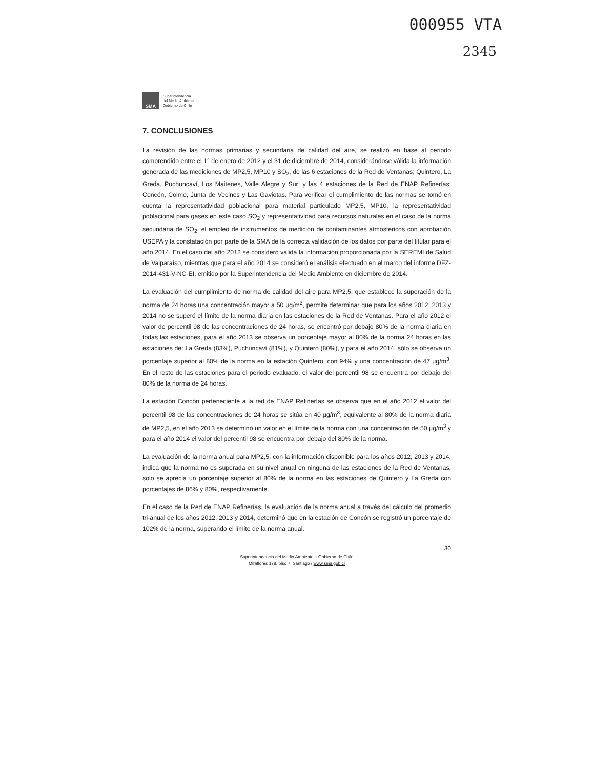000955 VTA
2345
SMA
Superintendencia
del Medio Ambiente
Gobierno de Chile
7. CONCLUSIONES
La revisión de las normas primarias y secundaria de calidad del aire, se realizó en base al periodo comprendido entre el 1° de enero de 2012 y el 31 de diciembre de 2014, considerándose válida la información generada de las mediciones de MP2,5, MP10 y SO<sub>2</sub>, de las 6 estaciones de la Red de Ventanas; Quintero, La Greda, Puchuncaví, Los Maitenes, Valle Alegre y Sur; y las 4 estaciones de la Red de ENAP Refinerías; Concón, Colmo, Junta de Vecinos y Las Gaviotas. Para verificar el cumplimiento de las normas se tomó en cuenta la representatividad poblacional para material particulado MP2,5, MP10, la representatividad poblacional para gases en este caso SO<sub>2</sub> y representatividad para recursos naturales en el caso de la norma secundaria de SO<sub>2</sub>, el empleo de instrumentos de medición de contaminantes atmosféricos con aprobación USEPA y la constatación por parte de la SMA de la correcta validación de los datos por parte del titular para el año 2014. En el caso del año 2012 se consideró válida la información proporcionada por la SEREMI de Salud de Valparaíso, mientras que para el año 2014 se consideró el análisis efectuado en el marco del informe DFZ-2014-431-V-NC-EI, emitido por la Superintendencia del Medio Ambiente en diciembre de 2014.
La evaluación del cumplimiento de norma de calidad del aire para MP2,5, que establece la superación de la norma de 24 horas una concentración mayor a 50 μg/m<sup>3</sup>, permite determinar que para los años 2012, 2013 y 2014 no se superó el límite de la norma diaria en las estaciones de la Red de Ventanas. Para el año 2012 el valor de percentil 98 de las concentraciones de 24 horas, se encontró por debajo 80% de la norma diaria en todas las estaciones, para el año 2013 se observa un porcentaje mayor al 80% de la norma 24 horas en las estaciones de: La Greda (83%), Puchuncaví (81%), y Quintero (80%), y para el año 2014, sólo se observa un porcentaje superior al 80% de la norma en la estación Quintero, con 94% y una concentración de 47 μg/m<sup>3</sup>. En el resto de las estaciones para el periodo evaluado, el valor del percentil 98 se encuentra por debajo del 80% de la norma de 24 horas.
La estación Concón perteneciente a la red de ENAP Refinerías se observa que en el año 2012 el valor del percentil 98 de las concentraciones de 24 horas se sitúa en 40 μg/m<sup>3</sup>, equivalente al 80% de la norma diaria de MP2,5, en el año 2013 se determinó un valor en el límite de la norma con una concentración de 50 μg/m<sup>3</sup> y para el año 2014 el valor del percentil 98 se encuentra por debajo del 80% de la norma.
La evaluación de la norma anual para MP2,5, con la información disponible para los años 2012, 2013 y 2014, indica que la norma no es superada en su nivel anual en ninguna de las estaciones de la Red de Ventanas, solo se aprecia un porcentaje superior al 80% de la norma en las estaciones de Quintero y La Greda con porcentajes de 86% y 80%, respectivamente.
En el caso de la Red de ENAP Refinerías, la evaluación de la norma anual a través del cálculo del promedio tri-anual de los años 2012, 2013 y 2014, determinó que en la estación de Concón se registró un porcentaje de 102% de la norma, superando el límite de la norma anual.
30
Superintendencia del Medio Ambiente – Gobierno de Chile
Miraflores 178, piso 7, Santiago / www.sma.gob.cl